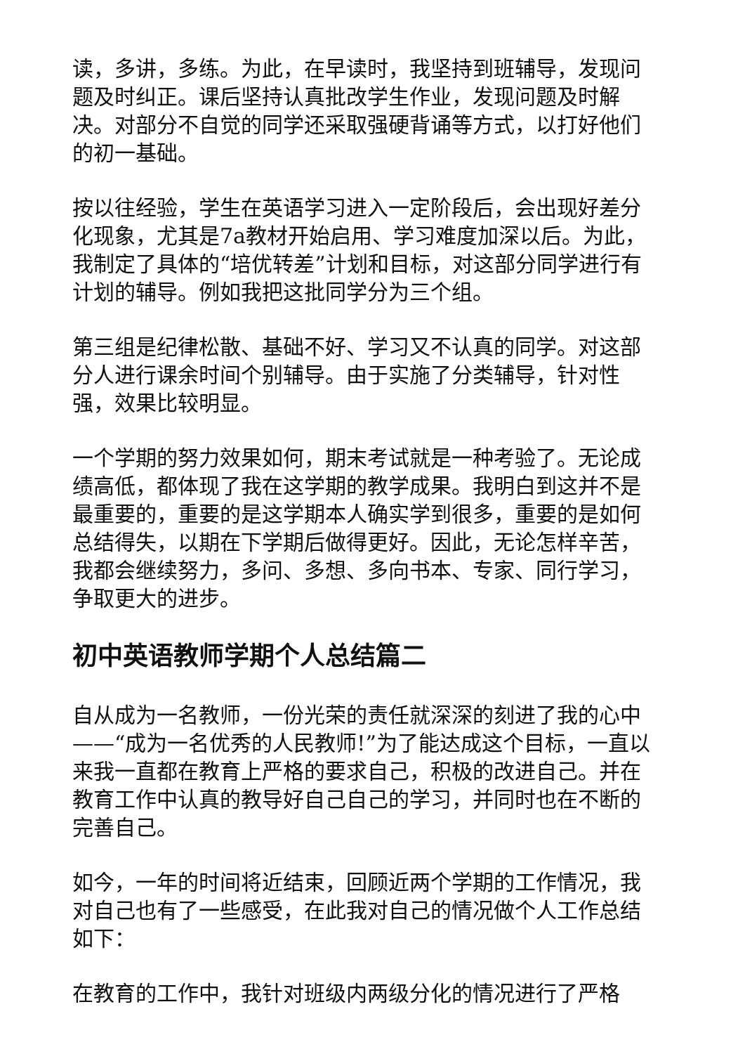读，多讲，多练。为此，在早读时，我坚持到班辅导，发现问题及时纠正。课后坚持认真批改学生作业，发现问题及时解决。对部分不自觉的同学还采取强硬背诵等方式，以打好他们的初一基础。
按以往经验，学生在英语学习进入一定阶段后，会出现好差分化现象，尤其是7a教材开始启用、学习难度加深以后。为此，我制定了具体的“培优转差”计划和目标，对这部分同学进行有计划的辅导。例如我把这批同学分为三个组。
第三组是纪律松散、基础不好、学习又不认真的同学。对这部分人进行课余时间个别辅导。由于实施了分类辅导，针对性强，效果比较明显。
一个学期的努力效果如何，期末考试就是一种考验了。无论成绩高低，都体现了我在这学期的教学成果。我明白到这并不是最重要的，重要的是这学期本人确实学到很多，重要的是如何总结得失，以期在下学期后做得更好。因此，无论怎样辛苦，我都会继续努力，多问、多想、多向书本、专家、同行学习，争取更大的进步。
初中英语教师学期个人总结篇二
自从成为一名教师，一份光荣的责任就深深的刻进了我的心中——“成为一名优秀的人民教师!”为了能达成这个目标，一直以来我一直都在教育上严格的要求自己，积极的改进自己。并在教育工作中认真的教导好自己自己的学习，并同时也在不断的完善自己。
如今，一年的时间将近结束，回顾近两个学期的工作情况，我对自己也有了一些感受，在此我对自己的情况做个人工作总结如下：
在教育的工作中，我针对班级内两级分化的情况进行了严格